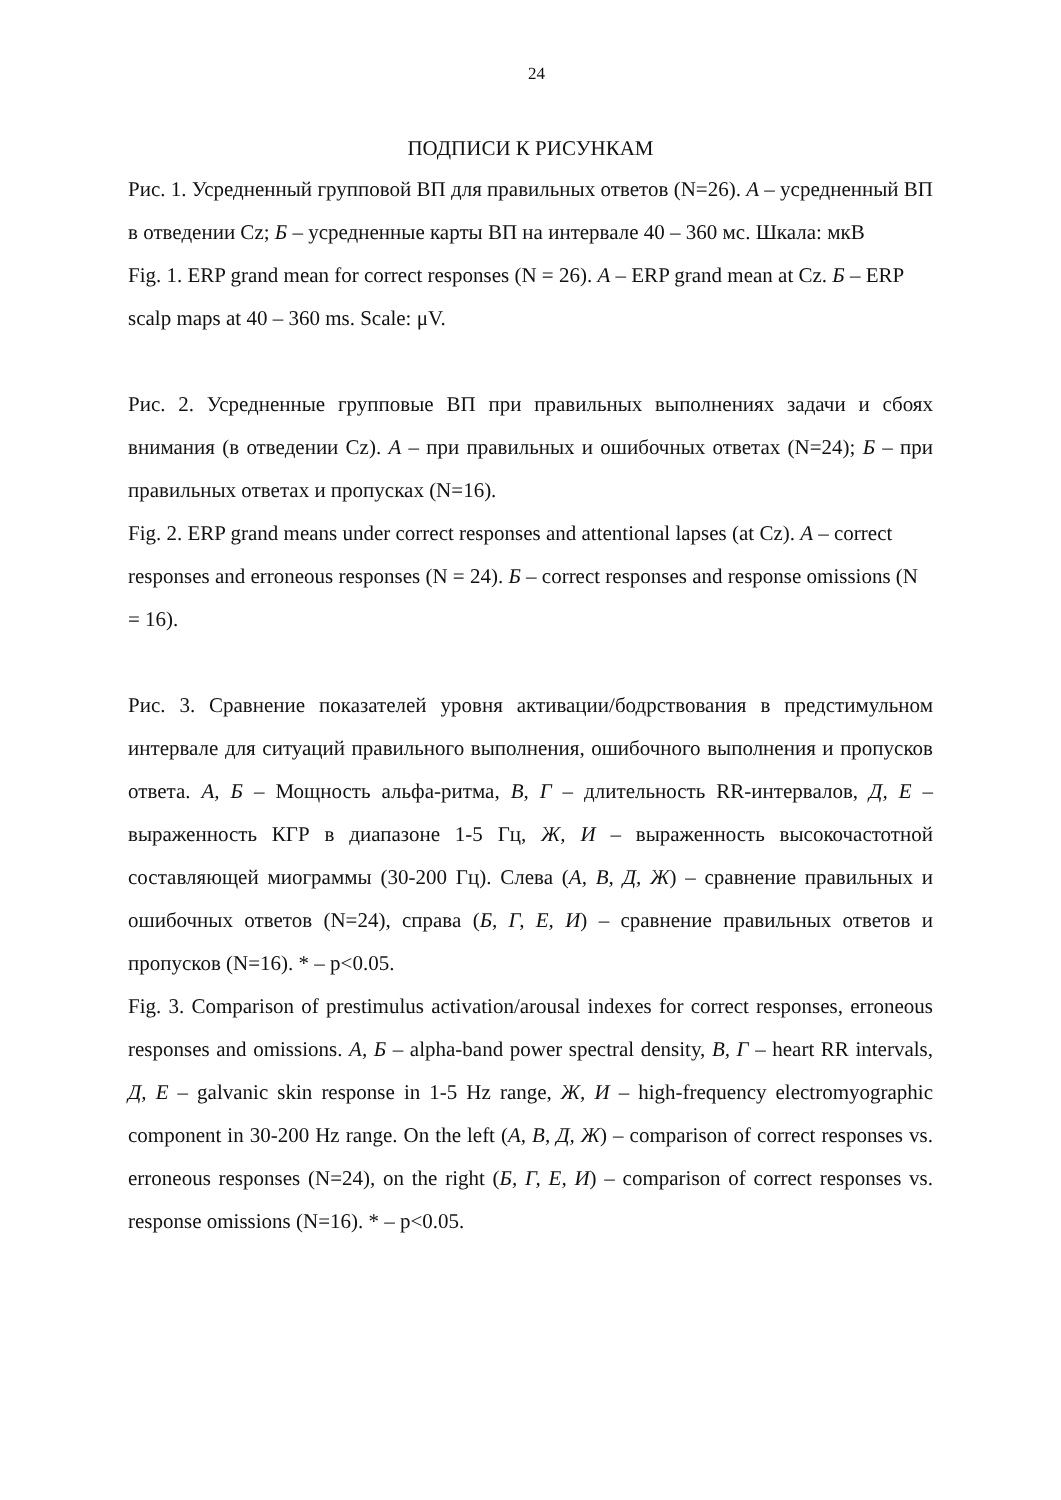24
ПОДПИСИ К РИСУНКАМ
Рис. 1. Усредненный групповой ВП для правильных ответов (N=26). А – усредненный ВП в отведении Cz; Б – усредненные карты ВП на интервале 40 – 360 мс. Шкала: мкВ
Fig. 1. ERP grand mean for correct responses (N = 26). A – ERP grand mean at Cz. Б – ERP scalp maps at 40 – 360 ms. Scale: μV.
Рис. 2. Усредненные групповые ВП при правильных выполнениях задачи и сбоях внимания (в отведении Cz). А – при правильных и ошибочных ответах (N=24); Б – при правильных ответах и пропусках (N=16).
Fig. 2. ERP grand means under correct responses and attentional lapses (at Cz). A – correct responses and erroneous responses (N = 24). Б – correct responses and response omissions (N = 16).
Рис. 3. Сравнение показателей уровня активации/бодрствования в предстимульном интервале для ситуаций правильного выполнения, ошибочного выполнения и пропусков ответа. А, Б – Мощность альфа-ритма, В, Г – длительность RR-интервалов, Д, Е – выраженность КГР в диапазоне 1-5 Гц, Ж, И – выраженность высокочастотной составляющей миограммы (30-200 Гц). Слева (А, В, Д, Ж) – сравнение правильных и ошибочных ответов (N=24), справа (Б, Г, Е, И) – сравнение правильных ответов и пропусков (N=16). * – p<0.05.
Fig. 3. Comparison of prestimulus activation/arousal indexes for correct responses, erroneous responses and omissions. A, Б – alpha-band power spectral density, В, Г – heart RR intervals, Д, Е – galvanic skin response in 1-5 Hz range, Ж, И – high-frequency electromyographic component in 30-200 Hz range. On the left (А, В, Д, Ж) – comparison of correct responses vs. erroneous responses (N=24), on the right (Б, Г, Е, И) – comparison of correct responses vs. response omissions (N=16). * – p<0.05.